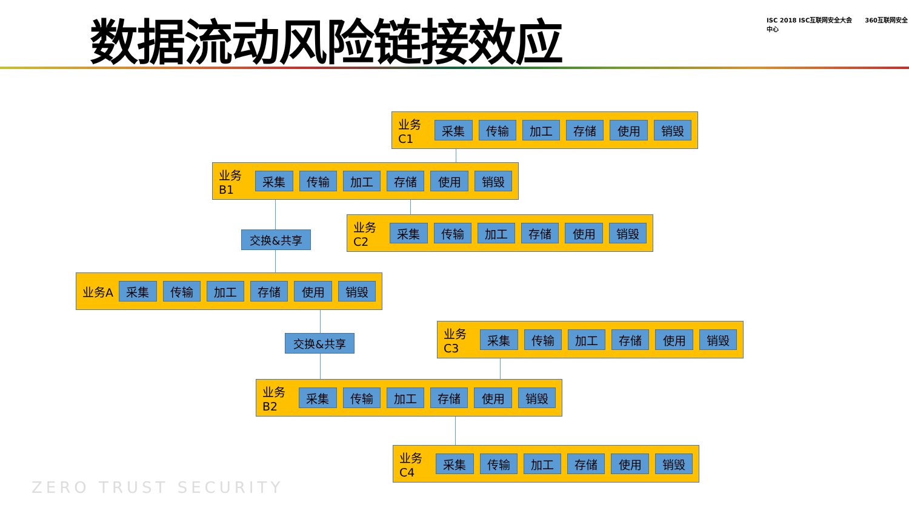数据流动风险链接效应
ISC 2018 ISC互联网安全大会 360互联网安全中心
业务C1 采集 传输 加工 存储 使用 销毁
业务B1 采集 传输 加工 存储 使用 销毁
业务C2 采集 传输 加工 存储 使用 销毁
交换&共享
业务A 采集 传输 加工 存储 使用 销毁
业务C3 采集 传输 加工 存储 使用 销毁
交换&共享
业务B2 采集 传输 加工 存储 使用 销毁
业务C4 采集 传输 加工 存储 使用 销毁
ZERO TRUST SECURITY